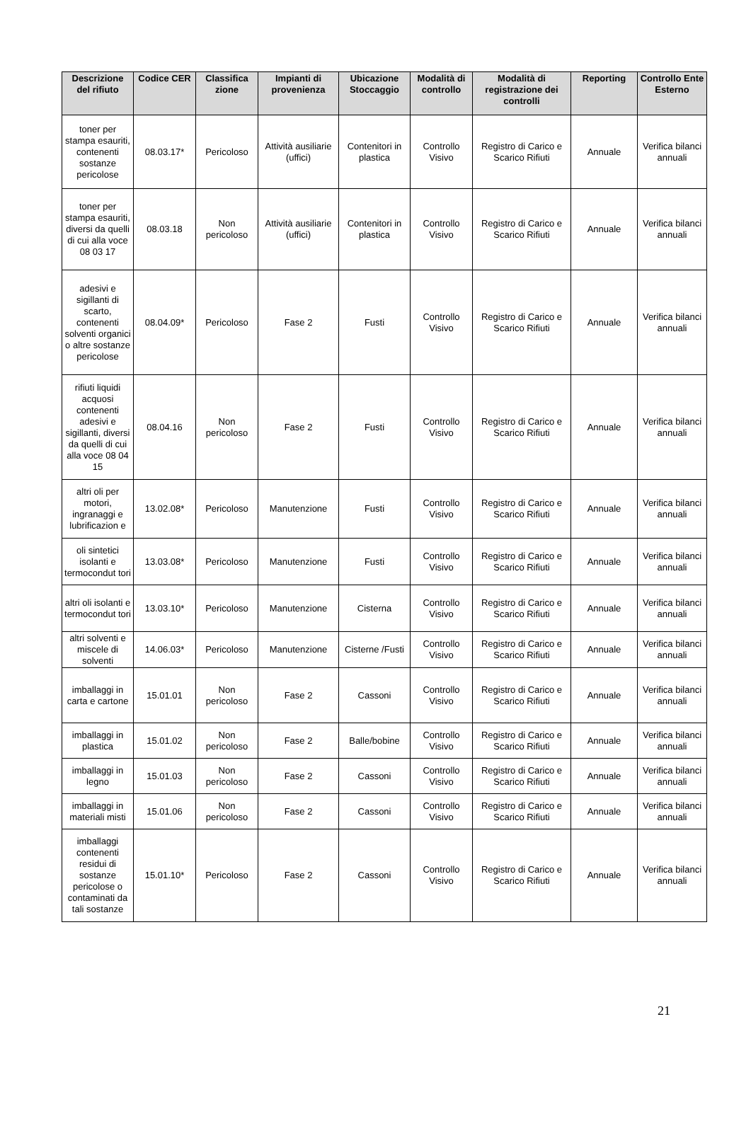| Descrizione del rifiuto | Codice CER | Classifica zione | Impianti di provenienza | Ubicazione Stoccaggio | Modalità di controllo | Modalità di registrazione dei controlli | Reporting | Controllo Ente Esterno |
| --- | --- | --- | --- | --- | --- | --- | --- | --- |
| toner per stampa esauriti, contenenti sostanze pericolose | 08.03.17* | Pericoloso | Attività ausiliarie (uffici) | Contenitori in plastica | Controllo Visivo | Registro di Carico e Scarico Rifiuti | Annuale | Verifica bilanci annuali |
| toner per stampa esauriti, diversi da quelli di cui alla voce 08 03 17 | 08.03.18 | Non pericoloso | Attività ausiliarie (uffici) | Contenitori in plastica | Controllo Visivo | Registro di Carico e Scarico Rifiuti | Annuale | Verifica bilanci annuali |
| adesivi e sigillanti di scarto, contenenti solventi organici o altre sostanze pericolose | 08.04.09* | Pericoloso | Fase 2 | Fusti | Controllo Visivo | Registro di Carico e Scarico Rifiuti | Annuale | Verifica bilanci annuali |
| rifiuti liquidi acquosi contenenti adesivi e sigillanti, diversi da quelli di cui alla voce 08 04 15 | 08.04.16 | Non pericoloso | Fase 2 | Fusti | Controllo Visivo | Registro di Carico e Scarico Rifiuti | Annuale | Verifica bilanci annuali |
| altri oli per motori, ingranaggi e lubrificazion e | 13.02.08* | Pericoloso | Manutenzione | Fusti | Controllo Visivo | Registro di Carico e Scarico Rifiuti | Annuale | Verifica bilanci annuali |
| oli sintetici isolanti e termocondut tori | 13.03.08* | Pericoloso | Manutenzione | Fusti | Controllo Visivo | Registro di Carico e Scarico Rifiuti | Annuale | Verifica bilanci annuali |
| altri oli isolanti e termocondut tori | 13.03.10* | Pericoloso | Manutenzione | Cisterna | Controllo Visivo | Registro di Carico e Scarico Rifiuti | Annuale | Verifica bilanci annuali |
| altri solventi e miscele di solventi | 14.06.03* | Pericoloso | Manutenzione | Cisterne /Fusti | Controllo Visivo | Registro di Carico e Scarico Rifiuti | Annuale | Verifica bilanci annuali |
| imballaggi in carta e cartone | 15.01.01 | Non pericoloso | Fase 2 | Cassoni | Controllo Visivo | Registro di Carico e Scarico Rifiuti | Annuale | Verifica bilanci annuali |
| imballaggi in plastica | 15.01.02 | Non pericoloso | Fase 2 | Balle/bobine | Controllo Visivo | Registro di Carico e Scarico Rifiuti | Annuale | Verifica bilanci annuali |
| imballaggi in legno | 15.01.03 | Non pericoloso | Fase 2 | Cassoni | Controllo Visivo | Registro di Carico e Scarico Rifiuti | Annuale | Verifica bilanci annuali |
| imballaggi in materiali misti | 15.01.06 | Non pericoloso | Fase 2 | Cassoni | Controllo Visivo | Registro di Carico e Scarico Rifiuti | Annuale | Verifica bilanci annuali |
| imballaggi contenenti residui di sostanze pericolose o contaminati da tali sostanze | 15.01.10* | Pericoloso | Fase 2 | Cassoni | Controllo Visivo | Registro di Carico e Scarico Rifiuti | Annuale | Verifica bilanci annuali |
21